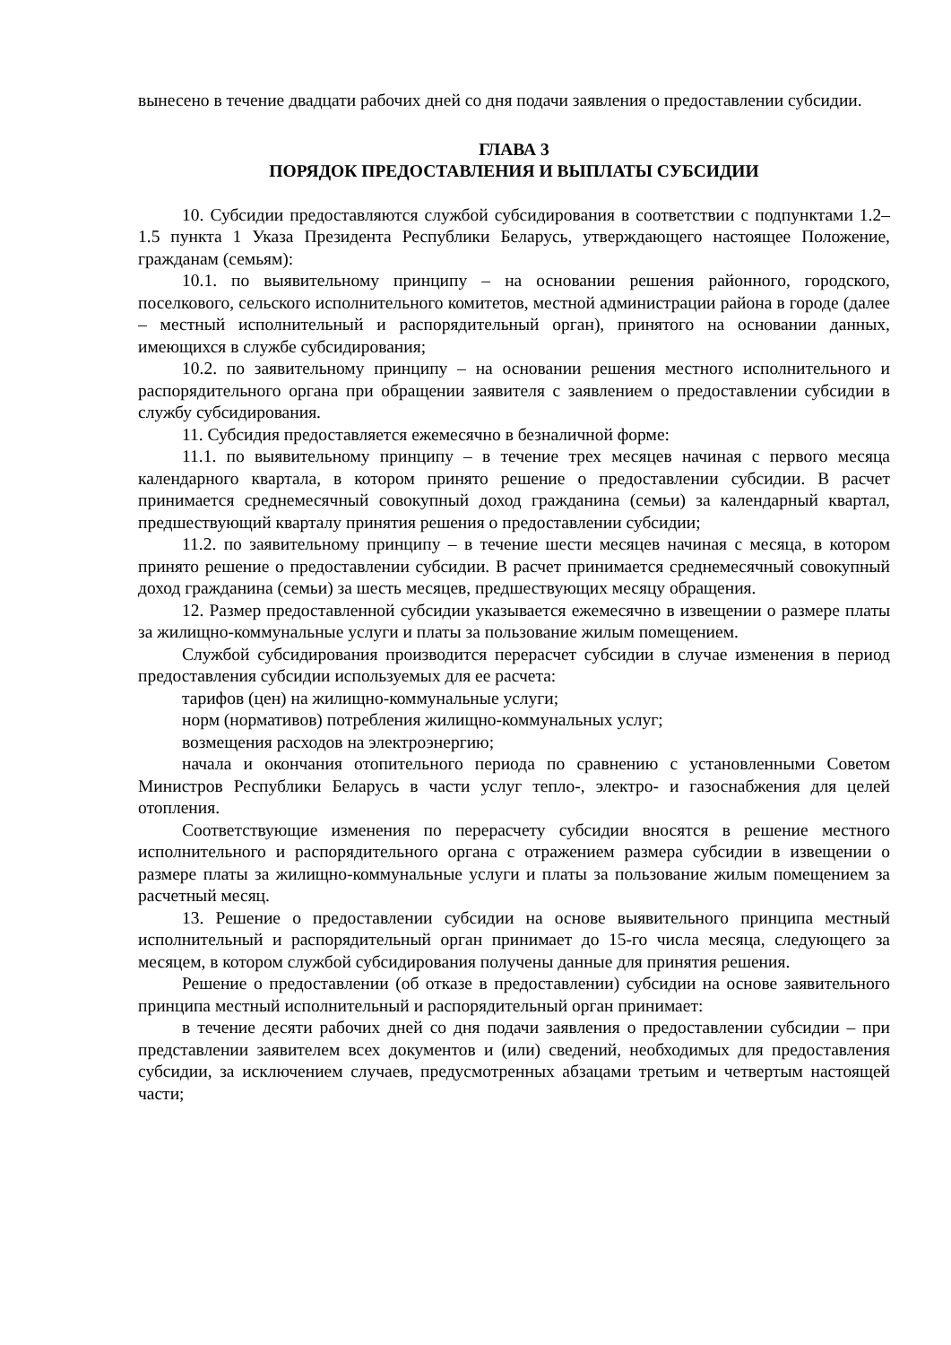вынесено в течение двадцати рабочих дней со дня подачи заявления о предоставлении субсидии.
ГЛАВА 3
ПОРЯДОК ПРЕДОСТАВЛЕНИЯ И ВЫПЛАТЫ СУБСИДИИ
10. Субсидии предоставляются службой субсидирования в соответствии с подпунктами 1.2–1.5 пункта 1 Указа Президента Республики Беларусь, утверждающего настоящее Положение, гражданам (семьям):
10.1. по выявительному принципу – на основании решения районного, городского, поселкового, сельского исполнительного комитетов, местной администрации района в городе (далее – местный исполнительный и распорядительный орган), принятого на основании данных, имеющихся в службе субсидирования;
10.2. по заявительному принципу – на основании решения местного исполнительного и распорядительного органа при обращении заявителя с заявлением о предоставлении субсидии в службу субсидирования.
11. Субсидия предоставляется ежемесячно в безналичной форме:
11.1. по выявительному принципу – в течение трех месяцев начиная с первого месяца календарного квартала, в котором принято решение о предоставлении субсидии. В расчет принимается среднемесячный совокупный доход гражданина (семьи) за календарный квартал, предшествующий кварталу принятия решения о предоставлении субсидии;
11.2. по заявительному принципу – в течение шести месяцев начиная с месяца, в котором принято решение о предоставлении субсидии. В расчет принимается среднемесячный совокупный доход гражданина (семьи) за шесть месяцев, предшествующих месяцу обращения.
12. Размер предоставленной субсидии указывается ежемесячно в извещении о размере платы за жилищно-коммунальные услуги и платы за пользование жилым помещением.
Службой субсидирования производится перерасчет субсидии в случае изменения в период предоставления субсидии используемых для ее расчета:
тарифов (цен) на жилищно-коммунальные услуги;
норм (нормативов) потребления жилищно-коммунальных услуг;
возмещения расходов на электроэнергию;
начала и окончания отопительного периода по сравнению с установленными Советом Министров Республики Беларусь в части услуг тепло-, электро- и газоснабжения для целей отопления.
Соответствующие изменения по перерасчету субсидии вносятся в решение местного исполнительного и распорядительного органа с отражением размера субсидии в извещении о размере платы за жилищно-коммунальные услуги и платы за пользование жилым помещением за расчетный месяц.
13. Решение о предоставлении субсидии на основе выявительного принципа местный исполнительный и распорядительный орган принимает до 15-го числа месяца, следующего за месяцем, в котором службой субсидирования получены данные для принятия решения.
Решение о предоставлении (об отказе в предоставлении) субсидии на основе заявительного принципа местный исполнительный и распорядительный орган принимает:
в течение десяти рабочих дней со дня подачи заявления о предоставлении субсидии – при представлении заявителем всех документов и (или) сведений, необходимых для предоставления субсидии, за исключением случаев, предусмотренных абзацами третьим и четвертым настоящей части;